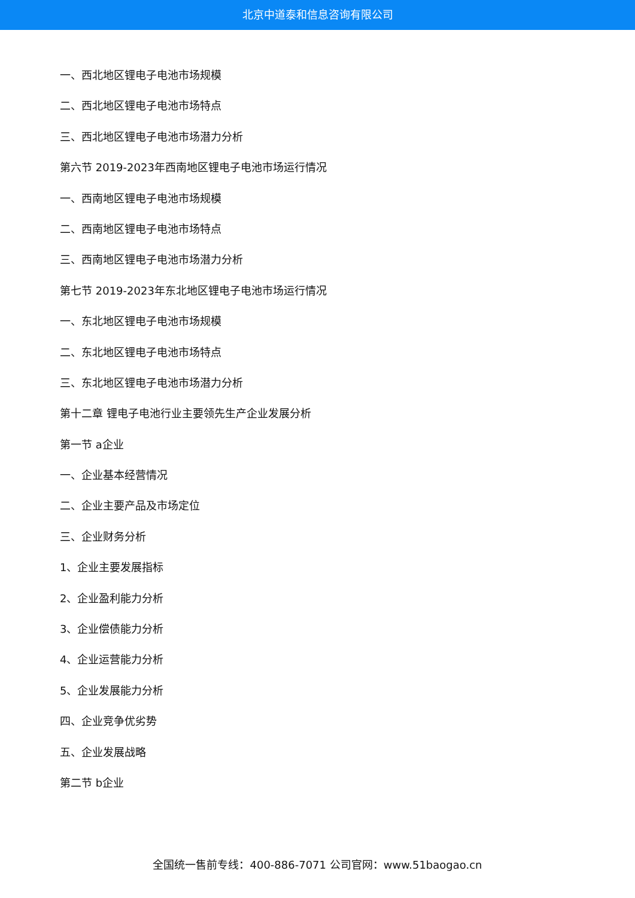北京中道泰和信息咨询有限公司
一、西北地区锂电子电池市场规模
二、西北地区锂电子电池市场特点
三、西北地区锂电子电池市场潜力分析
第六节 2019-2023年西南地区锂电子电池市场运行情况
一、西南地区锂电子电池市场规模
二、西南地区锂电子电池市场特点
三、西南地区锂电子电池市场潜力分析
第七节 2019-2023年东北地区锂电子电池市场运行情况
一、东北地区锂电子电池市场规模
二、东北地区锂电子电池市场特点
三、东北地区锂电子电池市场潜力分析
第十二章 锂电子电池行业主要领先生产企业发展分析
第一节 a企业
一、企业基本经营情况
二、企业主要产品及市场定位
三、企业财务分析
1、企业主要发展指标
2、企业盈利能力分析
3、企业偿债能力分析
4、企业运营能力分析
5、企业发展能力分析
四、企业竞争优劣势
五、企业发展战略
第二节 b企业
全国统一售前专线：400-886-7071 公司官网：www.51baogao.cn